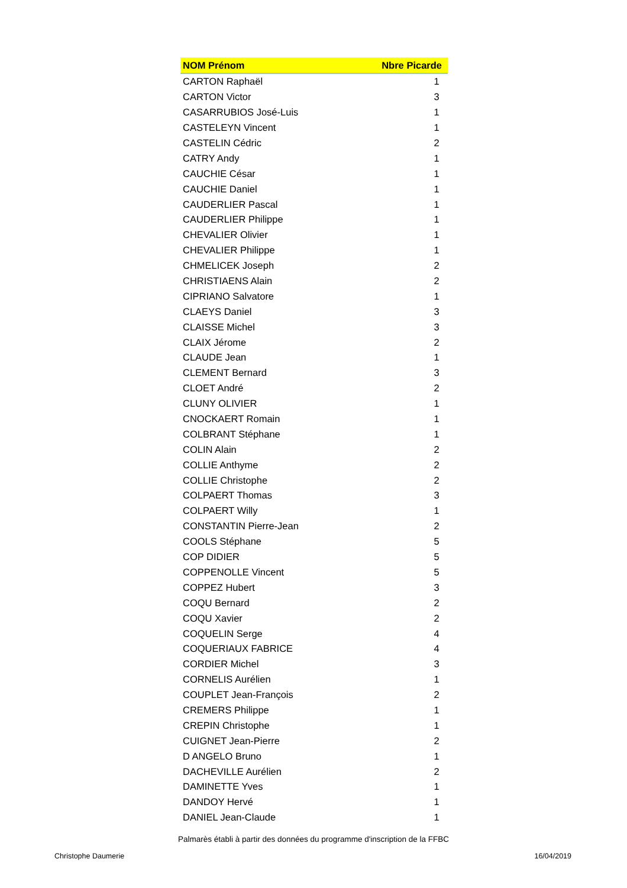| NOM Prénom | Nbre Picarde |
| --- | --- |
| CARTON Raphaël | 1 |
| CARTON Victor | 3 |
| CASARRUBIOS José-Luis | 1 |
| CASTELEYN Vincent | 1 |
| CASTELIN Cédric | 2 |
| CATRY Andy | 1 |
| CAUCHIE César | 1 |
| CAUCHIE Daniel | 1 |
| CAUDERLIER Pascal | 1 |
| CAUDERLIER Philippe | 1 |
| CHEVALIER Olivier | 1 |
| CHEVALIER Philippe | 1 |
| CHMELICEK Joseph | 2 |
| CHRISTIAENS Alain | 2 |
| CIPRIANO Salvatore | 1 |
| CLAEYS Daniel | 3 |
| CLAISSE Michel | 3 |
| CLAIX Jérome | 2 |
| CLAUDE Jean | 1 |
| CLEMENT Bernard | 3 |
| CLOET André | 2 |
| CLUNY OLIVIER | 1 |
| CNOCKAERT Romain | 1 |
| COLBRANT Stéphane | 1 |
| COLIN Alain | 2 |
| COLLIE Anthyme | 2 |
| COLLIE Christophe | 2 |
| COLPAERT Thomas | 3 |
| COLPAERT Willy | 1 |
| CONSTANTIN Pierre-Jean | 2 |
| COOLS Stéphane | 5 |
| COP DIDIER | 5 |
| COPPENOLLE Vincent | 5 |
| COPPEZ Hubert | 3 |
| COQU Bernard | 2 |
| COQU Xavier | 2 |
| COQUELIN Serge | 4 |
| COQUERIAUX FABRICE | 4 |
| CORDIER Michel | 3 |
| CORNELIS Aurélien | 1 |
| COUPLET Jean-François | 2 |
| CREMERS Philippe | 1 |
| CREPIN Christophe | 1 |
| CUIGNET Jean-Pierre | 2 |
| D ANGELO Bruno | 1 |
| DACHEVILLE Aurélien | 2 |
| DAMINETTE Yves | 1 |
| DANDOY Hervé | 1 |
| DANIEL Jean-Claude | 1 |
Palmarès établi à partir des données du programme d'inscription de la FFBC
Christophe Daumerie 16/04/2019